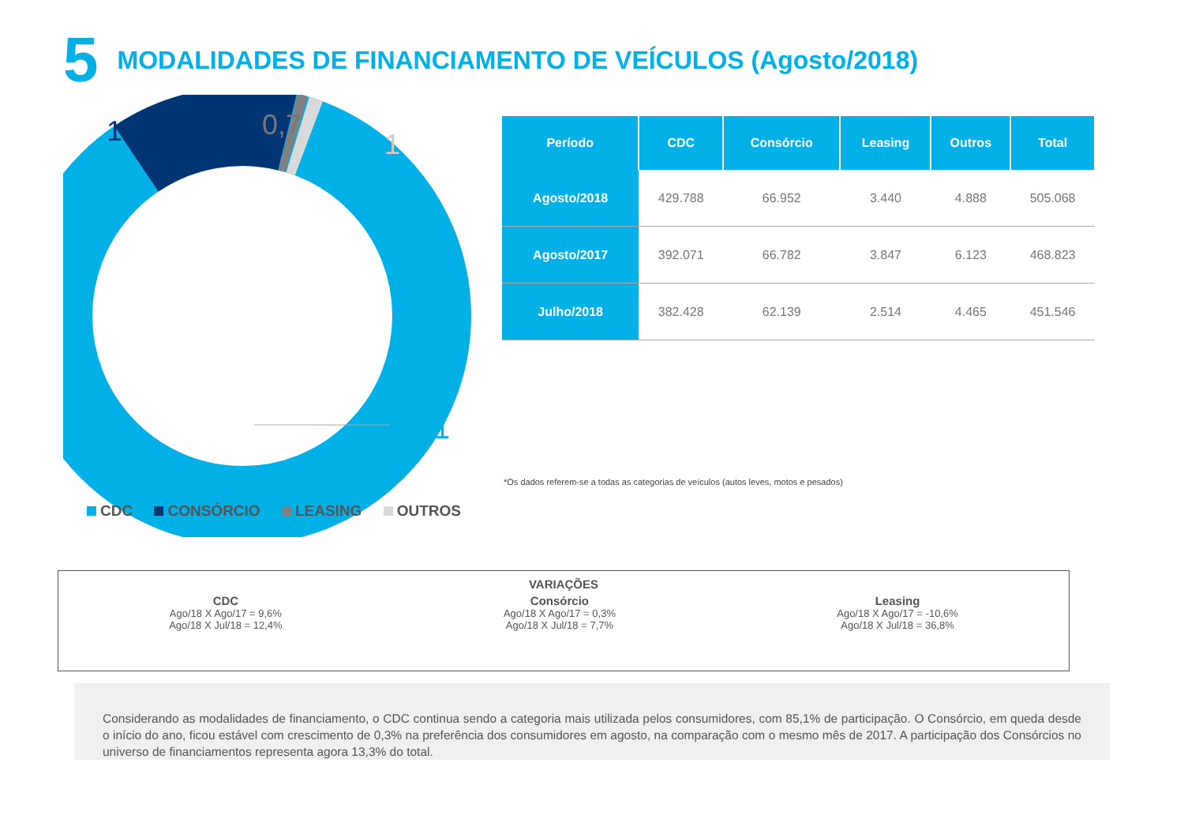5 MODALIDADES DE FINANCIAMENTO DE VEÍCULOS (Agosto/2018)
13,3
0,7
1
85,1
CDC CONSÓRCIO LEASING OUTROS
| Período | CDC | Consórcio | Leasing | Outros | Total |
| --- | --- | --- | --- | --- | --- |
| Agosto/2018 | 429.788 | 66.952 | 3.440 | 4.888 | 505.068 |
| Agosto/2017 | 392.071 | 66.782 | 3.847 | 6.123 | 468.823 |
| Julho/2018 | 382.428 | 62.139 | 2.514 | 4.465 | 451.546 |
*Os dados referem-se a todas as categorias de veículos (autos leves, motos e pesados)
VARIAÇÕES
CDC
Ago/18 X Ago/17 = 9,6%
Ago/18 X Jul/18 = 12,4%
Consórcio
Ago/18 X Ago/17 = 0,3%
Ago/18 X Jul/18 = 7,7%
Leasing
Ago/18 X Ago/17 = -10,6%
Ago/18 X Jul/18 = 36,8%
Considerando as modalidades de financiamento, o CDC continua sendo a categoria mais utilizada pelos consumidores, com 85,1% de participação. O Consórcio, em queda desde o início do ano, ficou estável com crescimento de 0,3% na preferência dos consumidores em agosto, na comparação com o mesmo mês de 2017. A participação dos Consórcios no universo de financiamentos representa agora 13,3% do total.